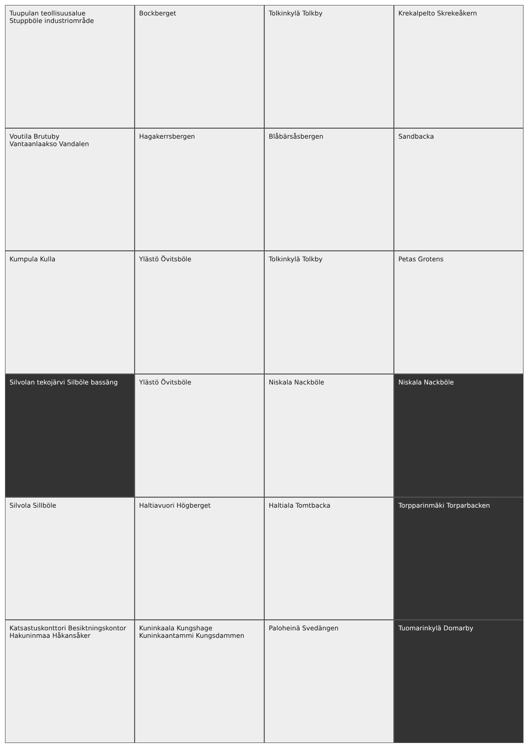Tuupulan teollisuusalue
Stuppböle industriområde
Bockberget
Tolkinkylä Tolkby
Krekalpelto Skrekeåkern
Voutila Brutuby
Vantaanlaakso Vandalen
Hagakerrsbergen
Blåbärsåsbergen
Sandbacka
Kumpula Kulla
Ylästö Övitsböle
Tolkinkylä Tolkby
Petas Grotens
Silvolan tekojärvi Silböle bassäng
Ylästö Övitsböle
Niskala Nackböle
Niskala Nackböle
Silvola Sillböle
Haltiavuori Högberget
Haltiala Tomtbacka
Torpparinmäki Torparbacken
Katsastuskonttori Besiktningskontor
Hakuninmaa Håkansåker
Kuninkaala Kungshage
Kuninkaantammi Kungsdammen
Paloheinä Svedängen
Tuomarinkylä Domarby